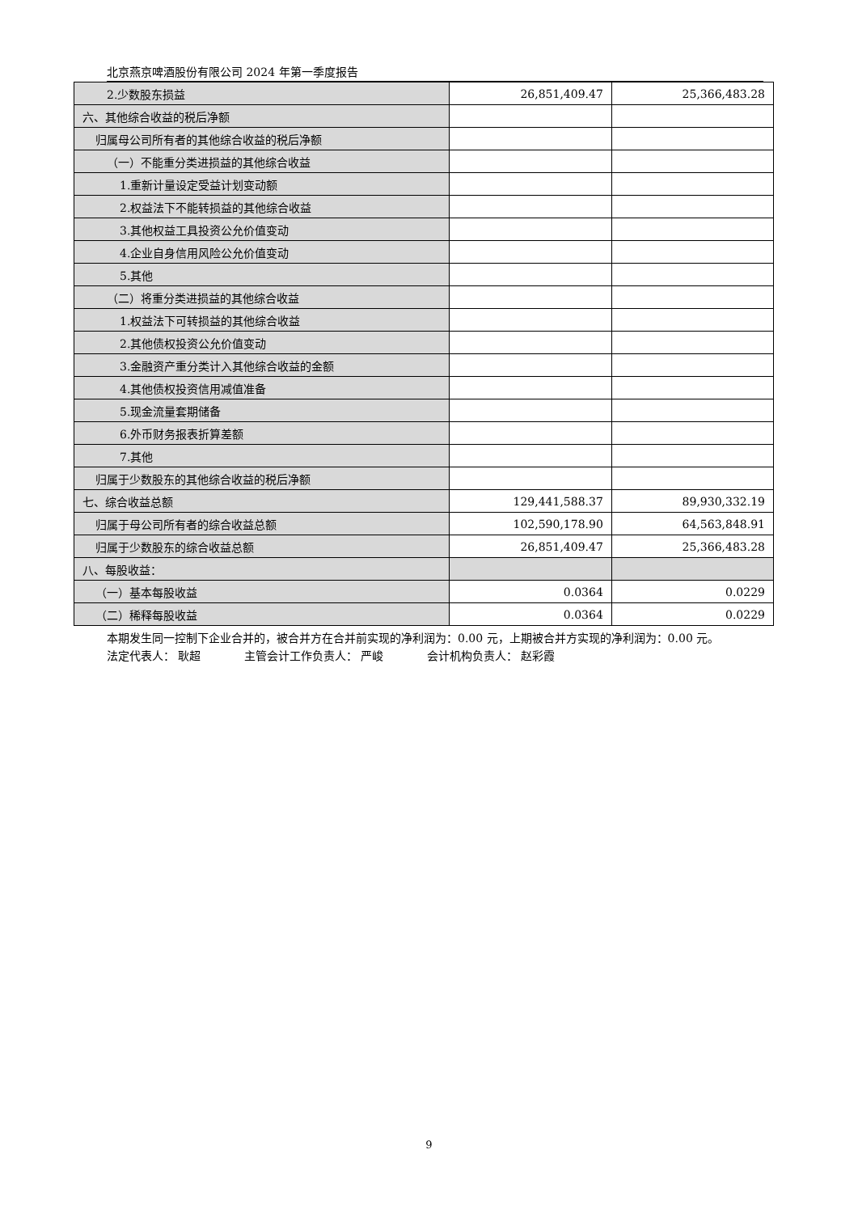北京燕京啤酒股份有限公司 2024 年第一季度报告
| 2.少数股东损益 | 26,851,409.47 | 25,366,483.28 |
| 六、其他综合收益的税后净额 | | |
| 归属母公司所有者的其他综合收益的税后净额 | | |
| （一）不能重分类进损益的其他综合收益 | | |
| 1.重新计量设定受益计划变动额 | | |
| 2.权益法下不能转损益的其他综合收益 | | |
| 3.其他权益工具投资公允价值变动 | | |
| 4.企业自身信用风险公允价值变动 | | |
| 5.其他 | | |
| （二）将重分类进损益的其他综合收益 | | |
| 1.权益法下可转损益的其他综合收益 | | |
| 2.其他债权投资公允价值变动 | | |
| 3.金融资产重分类计入其他综合收益的金额 | | |
| 4.其他债权投资信用减值准备 | | |
| 5.现金流量套期储备 | | |
| 6.外币财务报表折算差额 | | |
| 7.其他 | | |
| 归属于少数股东的其他综合收益的税后净额 | | |
| 七、综合收益总额 | 129,441,588.37 | 89,930,332.19 |
| 归属于母公司所有者的综合收益总额 | 102,590,178.90 | 64,563,848.91 |
| 归属于少数股东的综合收益总额 | 26,851,409.47 | 25,366,483.28 |
| 八、每股收益： | | |
| （一）基本每股收益 | 0.0364 | 0.0229 |
| （二）稀释每股收益 | 0.0364 | 0.0229 |
本期发生同一控制下企业合并的，被合并方在合并前实现的净利润为：0.00 元，上期被合并方实现的净利润为：0.00 元。
法定代表人： 耿超 主管会计工作负责人： 严峻 会计机构负责人： 赵彩霞
9